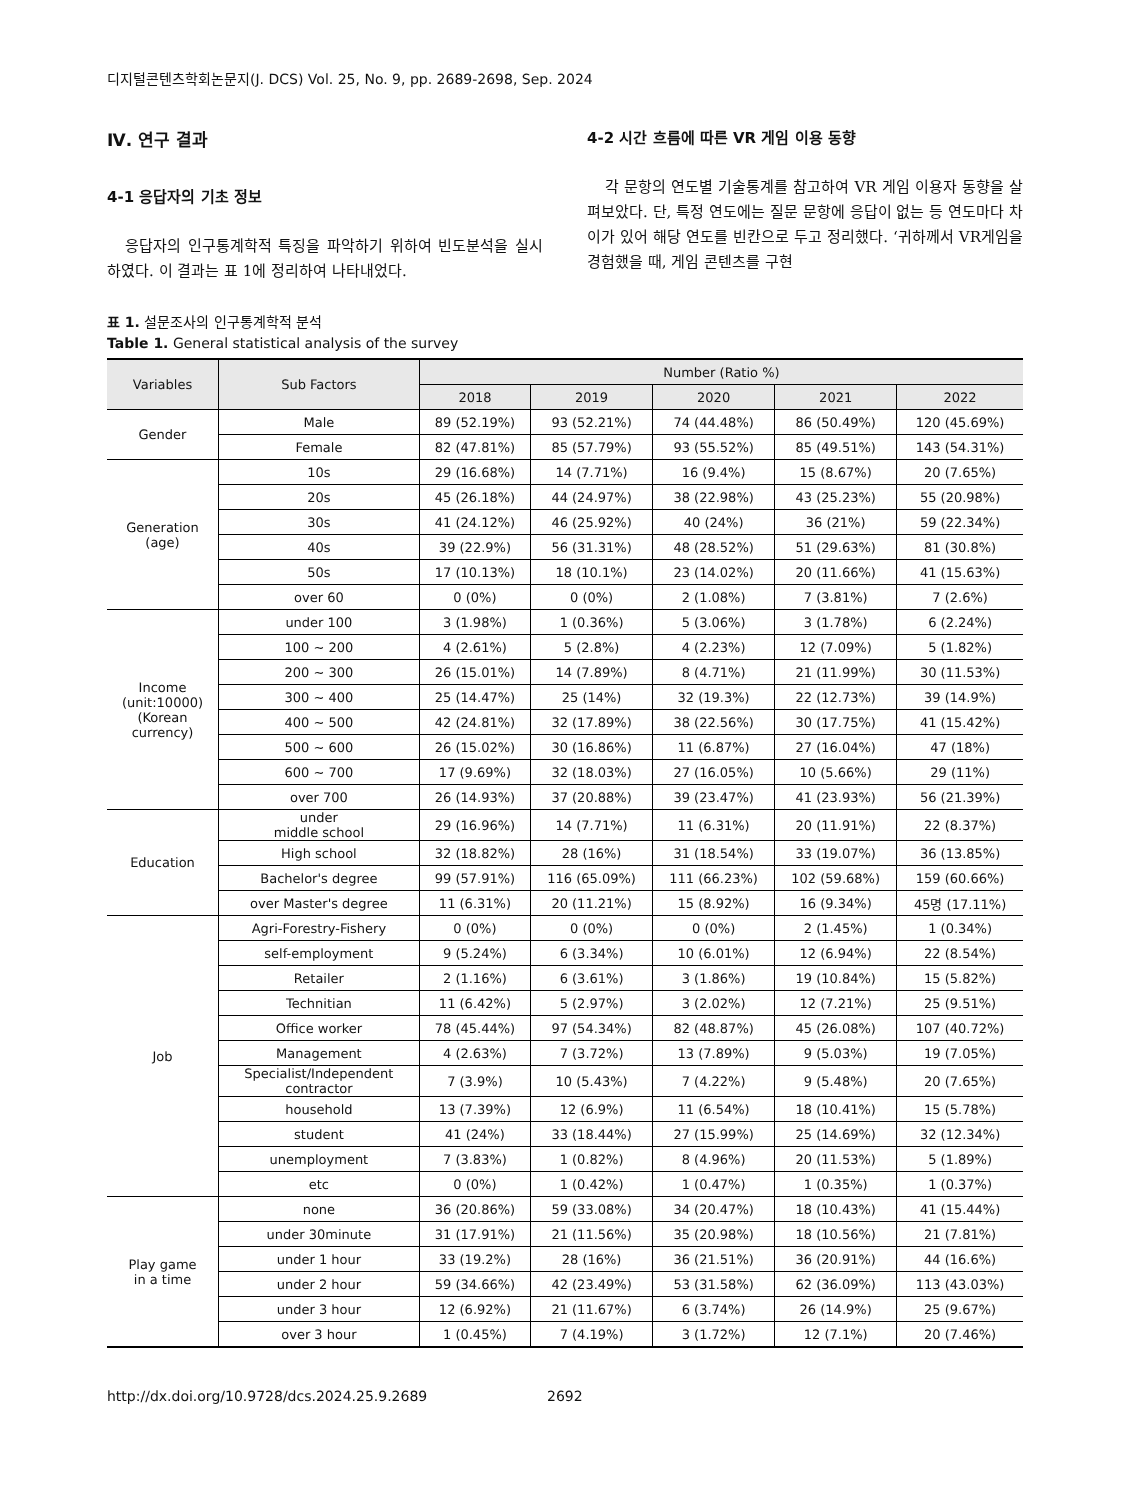디지털콘텐츠학회논문지(J. DCS) Vol. 25, No. 9, pp. 2689-2698, Sep. 2024
Ⅳ. 연구 결과
4-1 응답자의 기초 정보
응답자의 인구통계학적 특징을 파악하기 위하여 빈도분석을 실시하였다. 이 결과는 표 1에 정리하여 나타내었다.
4-2 시간 흐름에 따른 VR 게임 이용 동향
각 문항의 연도별 기술통계를 참고하여 VR 게임 이용자 동향을 살펴보았다. 단, 특정 연도에는 질문 문항에 응답이 없는 등 연도마다 차이가 있어 해당 연도를 빈칸으로 두고 정리했다. ‘귀하께서 VR게임을 경험했을 때, 게임 콘텐츠를 구현
표 1. 설문조사의 인구통계학적 분석
Table 1. General statistical analysis of the survey
| Variables | Sub Factors | Number (Ratio %) | | | | |
| --- | --- | --- | --- | --- | --- | --- |
| | | 2018 | 2019 | 2020 | 2021 | 2022 |
| Gender | Male | 89 (52.19%) | 93 (52.21%) | 74 (44.48%) | 86 (50.49%) | 120 (45.69%) |
| | Female | 82 (47.81%) | 85 (57.79%) | 93 (55.52%) | 85 (49.51%) | 143 (54.31%) |
| Generation (age) | 10s | 29 (16.68%) | 14 (7.71%) | 16 (9.4%) | 15 (8.67%) | 20 (7.65%) |
| | 20s | 45 (26.18%) | 44 (24.97%) | 38 (22.98%) | 43 (25.23%) | 55 (20.98%) |
| | 30s | 41 (24.12%) | 46 (25.92%) | 40 (24%) | 36 (21%) | 59 (22.34%) |
| | 40s | 39 (22.9%) | 56 (31.31%) | 48 (28.52%) | 51 (29.63%) | 81 (30.8%) |
| | 50s | 17 (10.13%) | 18 (10.1%) | 23 (14.02%) | 20 (11.66%) | 41 (15.63%) |
| | over 60 | 0 (0%) | 0 (0%) | 2 (1.08%) | 7 (3.81%) | 7 (2.6%) |
| Income (unit:10000) (Korean currency) | under 100 | 3 (1.98%) | 1 (0.36%) | 5 (3.06%) | 3 (1.78%) | 6 (2.24%) |
| | 100 ~ 200 | 4 (2.61%) | 5 (2.8%) | 4 (2.23%) | 12 (7.09%) | 5 (1.82%) |
| | 200 ~ 300 | 26 (15.01%) | 14 (7.89%) | 8 (4.71%) | 21 (11.99%) | 30 (11.53%) |
| | 300 ~ 400 | 25 (14.47%) | 25 (14%) | 32 (19.3%) | 22 (12.73%) | 39 (14.9%) |
| | 400 ~ 500 | 42 (24.81%) | 32 (17.89%) | 38 (22.56%) | 30 (17.75%) | 41 (15.42%) |
| | 500 ~ 600 | 26 (15.02%) | 30 (16.86%) | 11 (6.87%) | 27 (16.04%) | 47 (18%) |
| | 600 ~ 700 | 17 (9.69%) | 32 (18.03%) | 27 (16.05%) | 10 (5.66%) | 29 (11%) |
| | over 700 | 26 (14.93%) | 37 (20.88%) | 39 (23.47%) | 41 (23.93%) | 56 (21.39%) |
| Education | under middle school | 29 (16.96%) | 14 (7.71%) | 11 (6.31%) | 20 (11.91%) | 22 (8.37%) |
| | High school | 32 (18.82%) | 28 (16%) | 31 (18.54%) | 33 (19.07%) | 36 (13.85%) |
| | Bachelor's degree | 99 (57.91%) | 116 (65.09%) | 111 (66.23%) | 102 (59.68%) | 159 (60.66%) |
| | over Master's degree | 11 (6.31%) | 20 (11.21%) | 15 (8.92%) | 16 (9.34%) | 45명 (17.11%) |
| Job | Agri-Forestry-Fishery | 0 (0%) | 0 (0%) | 0 (0%) | 2 (1.45%) | 1 (0.34%) |
| | self-employment | 9 (5.24%) | 6 (3.34%) | 10 (6.01%) | 12 (6.94%) | 22 (8.54%) |
| | Retailer | 2 (1.16%) | 6 (3.61%) | 3 (1.86%) | 19 (10.84%) | 15 (5.82%) |
| | Technitian | 11 (6.42%) | 5 (2.97%) | 3 (2.02%) | 12 (7.21%) | 25 (9.51%) |
| | Office worker | 78 (45.44%) | 97 (54.34%) | 82 (48.87%) | 45 (26.08%) | 107 (40.72%) |
| | Management | 4 (2.63%) | 7 (3.72%) | 13 (7.89%) | 9 (5.03%) | 19 (7.05%) |
| | Specialist/Independent contractor | 7 (3.9%) | 10 (5.43%) | 7 (4.22%) | 9 (5.48%) | 20 (7.65%) |
| | household | 13 (7.39%) | 12 (6.9%) | 11 (6.54%) | 18 (10.41%) | 15 (5.78%) |
| | student | 41 (24%) | 33 (18.44%) | 27 (15.99%) | 25 (14.69%) | 32 (12.34%) |
| | unemployment | 7 (3.83%) | 1 (0.82%) | 8 (4.96%) | 20 (11.53%) | 5 (1.89%) |
| | etc | 0 (0%) | 1 (0.42%) | 1 (0.47%) | 1 (0.35%) | 1 (0.37%) |
| Play game in a time | none | 36 (20.86%) | 59 (33.08%) | 34 (20.47%) | 18 (10.43%) | 41 (15.44%) |
| | under 30minute | 31 (17.91%) | 21 (11.56%) | 35 (20.98%) | 18 (10.56%) | 21 (7.81%) |
| | under 1 hour | 33 (19.2%) | 28 (16%) | 36 (21.51%) | 36 (20.91%) | 44 (16.6%) |
| | under 2 hour | 59 (34.66%) | 42 (23.49%) | 53 (31.58%) | 62 (36.09%) | 113 (43.03%) |
| | under 3 hour | 12 (6.92%) | 21 (11.67%) | 6 (3.74%) | 26 (14.9%) | 25 (9.67%) |
| | over 3 hour | 1 (0.45%) | 7 (4.19%) | 3 (1.72%) | 12 (7.1%) | 20 (7.46%) |
http://dx.doi.org/10.9728/dcs.2024.25.9.2689 2692